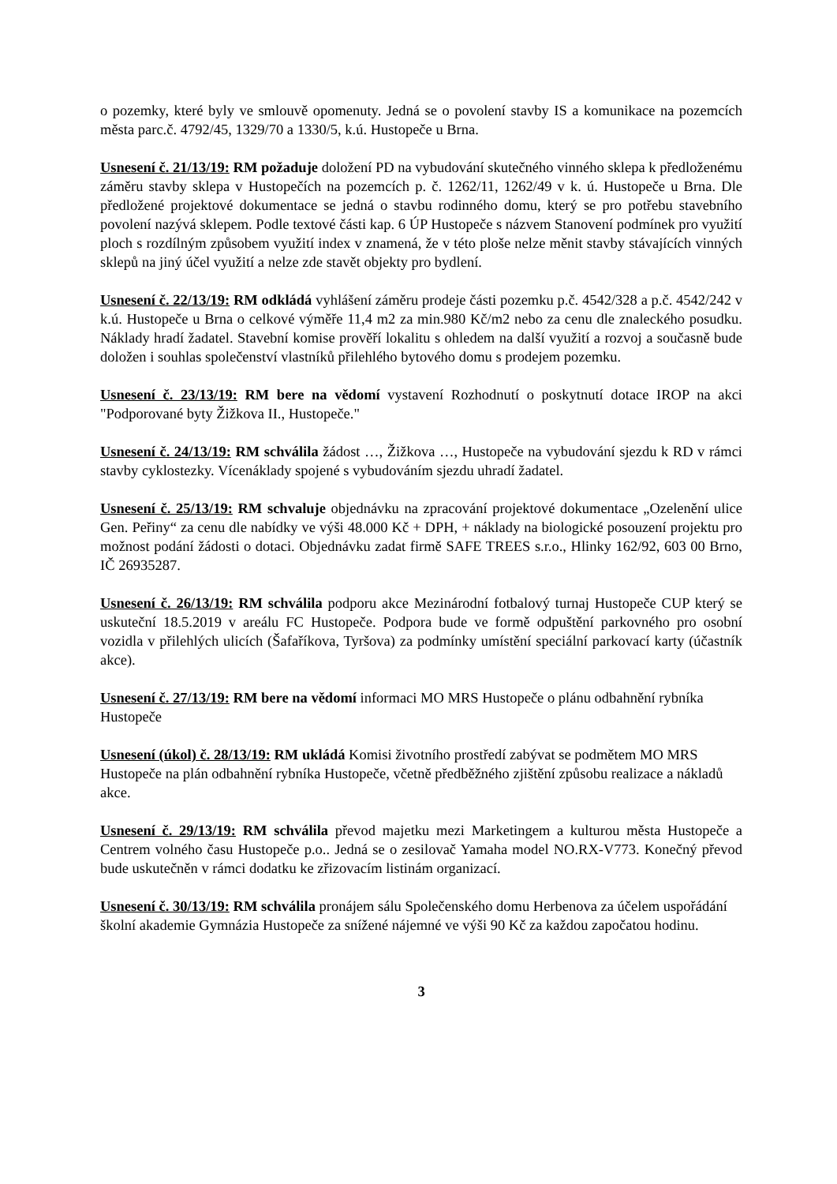o pozemky, které byly ve smlouvě opomenuty. Jedná se o povolení stavby IS a komunikace na pozemcích města parc.č. 4792/45, 1329/70 a 1330/5, k.ú. Hustopeče u Brna.
Usnesení č. 21/13/19: RM požaduje doložení PD na vybudování skutečného vinného sklepa k předloženému záměru stavby sklepa v Hustopečích na pozemcích p. č. 1262/11, 1262/49 v k. ú. Hustopeče u Brna. Dle předložené projektové dokumentace se jedná o stavbu rodinného domu, který se pro potřebu stavebního povolení nazývá sklepem. Podle textové části kap. 6 ÚP Hustopeče s názvem Stanovení podmínek pro využití ploch s rozdílným způsobem využití index v znamená, že v této ploše nelze měnit stavby stávajících vinných sklepů na jiný účel využití a nelze zde stavět objekty pro bydlení.
Usnesení č. 22/13/19: RM odkládá vyhlášení záměru prodeje části pozemku p.č. 4542/328 a p.č. 4542/242 v k.ú. Hustopeče u Brna o celkové výměře 11,4 m2 za min.980 Kč/m2 nebo za cenu dle znaleckého posudku. Náklady hradí žadatel. Stavební komise prověří lokalitu s ohledem na další využití a rozvoj a současně bude doložen i souhlas společenství vlastníků přilehlého bytového domu s prodejem pozemku.
Usnesení č. 23/13/19: RM bere na vědomí vystavení Rozhodnutí o poskytnutí dotace IROP na akci "Podporované byty Žižkova II., Hustopeče."
Usnesení č. 24/13/19: RM schválila žádost …, Žižkova …, Hustopeče na vybudování sjezdu k RD v rámci stavby cyklostezky. Vícenáklady spojené s vybudováním sjezdu uhradí žadatel.
Usnesení č. 25/13/19: RM schvaluje objednávku na zpracování projektové dokumentace „Ozelenění ulice Gen. Peřiny“ za cenu dle nabídky ve výši 48.000 Kč + DPH, + náklady na biologické posouzení projektu pro možnost podání žádosti o dotaci. Objednávku zadat firmě SAFE TREES s.r.o., Hlinky 162/92, 603 00 Brno, IČ 26935287.
Usnesení č. 26/13/19: RM schválila podporu akce Mezinárodní fotbalový turnaj Hustopeče CUP který se uskuteční 18.5.2019 v areálu FC Hustopeče. Podpora bude ve formě odpuštění parkovného pro osobní vozidla v přilehlých ulicích (Šafaříkova, Tyršova) za podmínky umístění speciální parkovací karty (účastník akce).
Usnesení č. 27/13/19: RM bere na vědomí informaci MO MRS Hustopeče o plánu odbahnění rybníka Hustopeče
Usnesení (úkol) č. 28/13/19: RM ukládá Komisi životního prostředí zabývat se podmětem MO MRS Hustopeče na plán odbahnění rybníka Hustopeče, včetně předběžného zjištění způsobu realizace a nákladů akce.
Usnesení č. 29/13/19: RM schválila převod majetku mezi Marketingem a kulturou města Hustopeče a Centrem volného času Hustopeče p.o.. Jedná se o zesilovač Yamaha model NO.RX-V773. Konečný převod bude uskutečněn v rámci dodatku ke zřizovacím listinám organizací.
Usnesení č. 30/13/19: RM schválila pronájem sálu Společenského domu Herbenova za účelem uspořádání školní akademie Gymnázia Hustopeče za snížené nájemné ve výši 90 Kč za každou započatou hodinu.
3